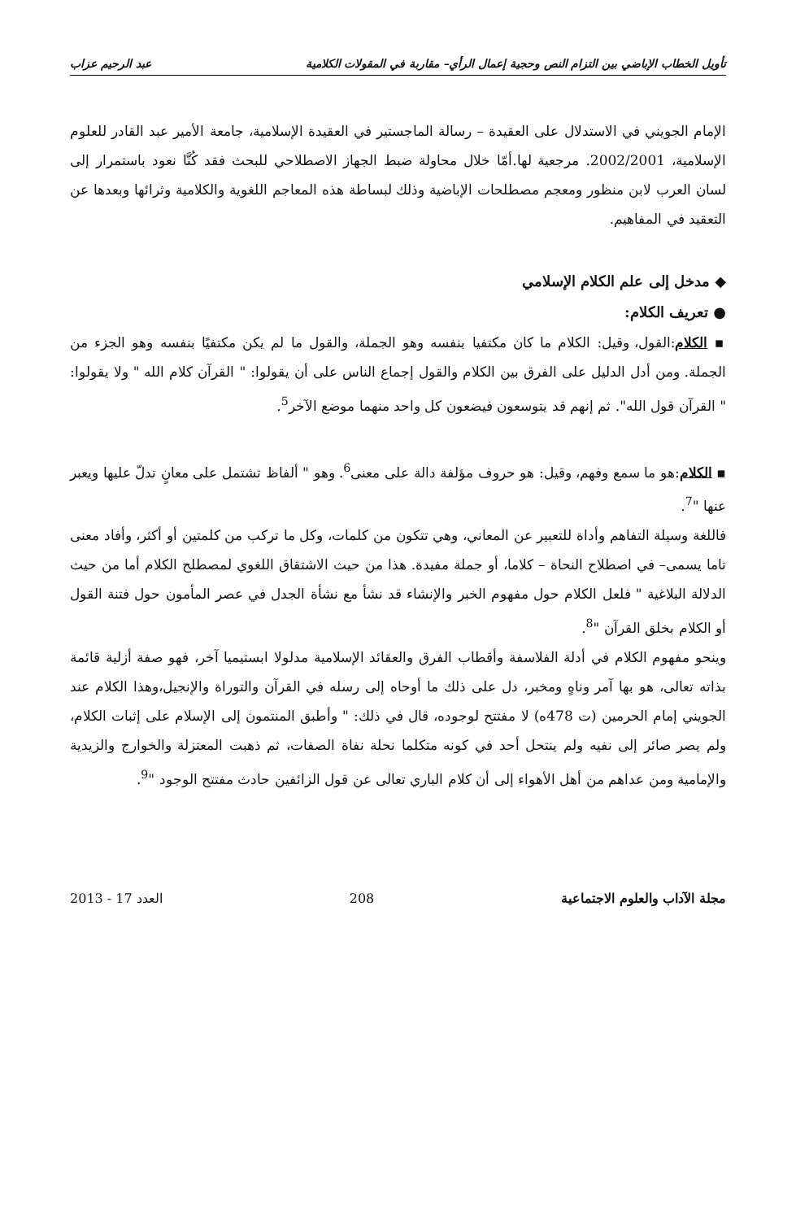تأويل الخطاب الإباضي بين التزام النص وحجية إعمال الرأي– مقاربة في المقولات الكلامية عبد الرحيم عزاب
الإمام الجويني في الاستدلال على العقيدة – رسالة الماجستير في العقيدة الإسلامية، جامعة الأمير عبد القادر للعلوم الإسلامية، 2002/2001. مرجعية لها.أمّا خلال محاولة ضبط الجهاز الاصطلاحي للبحث فقد كُنَّا نعود باستمرار إلى لسان العرب لابن منظور ومعجم مصطلحات الإباضية وذلك لبساطة هذه المعاجم اللغوية والكلامية وثرائها وبعدها عن التعقيد في المفاهيم.
◆ مدخل إلى علم الكلام الإسلامي
● تعريف الكلام:
▪ الكلام:القول، وقيل: الكلام ما كان مكتفيا بنفسه وهو الجملة، والقول ما لم يكن مكتفيًا بنفسه وهو الجزء من الجملة. ومن أدل الدليل على الفرق بين الكلام والقول إجماع الناس على أن يقولوا: " القرآن كلام الله " ولا يقولوا: " القرآن قول الله". ثم إنهم قد يتوسعون فيضعون كل واحد منهما موضع الآخر<sup>5</sup>.
▪ الكلام:هو ما سمع وفهم، وقيل: هو حروف مؤلفة دالة على معنى<sup>6</sup>. وهو " ألفاظ تشتمل على معانٍ تدلّ عليها ويعبر عنها "<sup>7</sup>.
فاللغة وسيلة التفاهم وأداة للتعبير عن المعاني، وهي تتكون من كلمات، وكل ما تركب من كلمتين أو أكثر، وأفاد معنى تاما يسمى– في اصطلاح النحاة – كلاما، أو جملة مفيدة. هذا من حيث الاشتقاق اللغوي لمصطلح الكلام أما من حيث الدلالة البلاغية " فلعل الكلام حول مفهوم الخبر والإنشاء قد نشأ مع نشأة الجدل في عصر المأمون حول فتنة القول أو الكلام بخلق القرآن "<sup>8</sup>.
وينحو مفهوم الكلام في أدلة الفلاسفة وأقطاب الفرق والعقائد الإسلامية مدلولا ابستيميا آخر، فهو صفة أزلية قائمة بذاته تعالى، هو بها آمر وناهٍ ومخبر، دل على ذلك ما أوحاه إلى رسله في القرآن والتوراة والإنجيل،وهذا الكلام عند الجويني إمام الحرمين (ت 478ه) لا مفتتح لوجوده، قال في ذلك: " وأطبق المنتمون إلى الإسلام على إثبات الكلام، ولم يصر صائر إلى نفيه ولم ينتحل أحد في كونه متكلما نحلة نفاة الصفات، ثم ذهبت المعتزلة والخوارج والزيدية والإمامية ومن عداهم من أهل الأهواء إلى أن كلام الباري تعالى عن قول الزائفين حادث مفتتح الوجود "<sup>9</sup>.
مجلة الآداب والعلوم الاجتماعية 208 العدد 17 - 2013